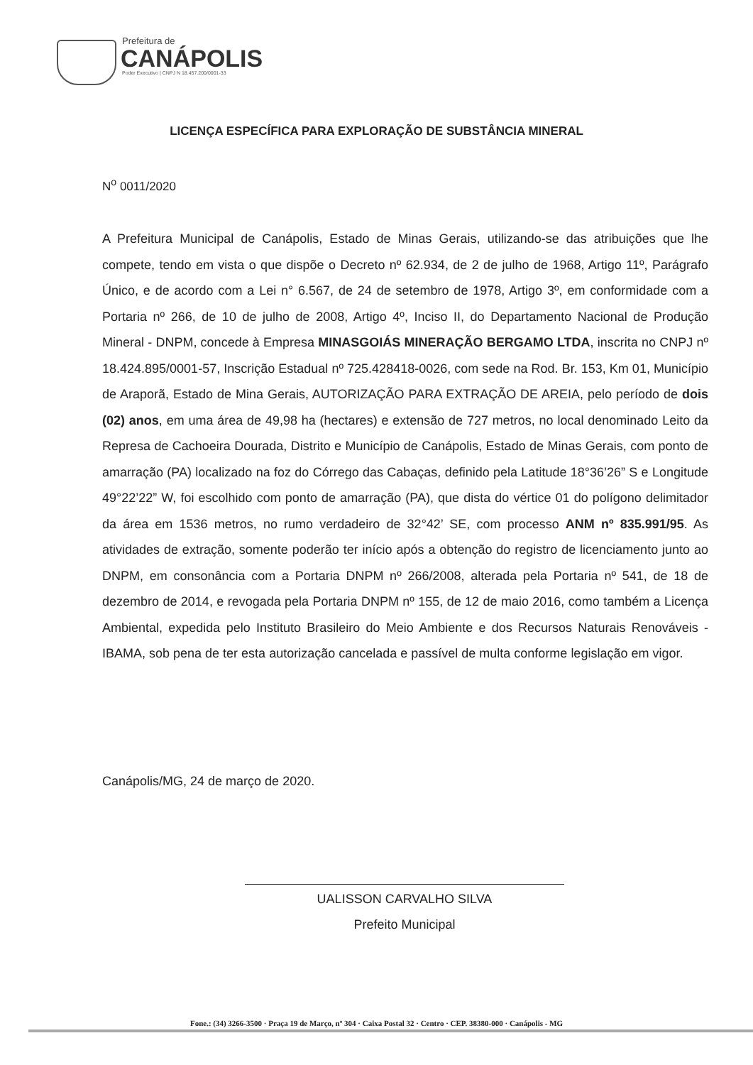Prefeitura de
CANÁPOLIS
Poder Executivo | CNPJ N 18.457.200/0001-33
LICENÇA ESPECÍFICA PARA EXPLORAÇÃO DE SUBSTÂNCIA MINERAL
N<sup>o</sup> 0011/2020
A Prefeitura Municipal de Canápolis, Estado de Minas Gerais, utilizando-se das atribuições que lhe compete, tendo em vista o que dispõe o Decreto nº 62.934, de 2 de julho de 1968, Artigo 11º, Parágrafo Único, e de acordo com a Lei n° 6.567, de 24 de setembro de 1978, Artigo 3º, em conformidade com a Portaria nº 266, de 10 de julho de 2008, Artigo 4º, Inciso II, do Departamento Nacional de Produção Mineral - DNPM, concede à Empresa MINASGOIÁS MINERAÇÃO BERGAMO LTDA, inscrita no CNPJ nº 18.424.895/0001-57, Inscrição Estadual nº 725.428418-0026, com sede na Rod. Br. 153, Km 01, Município de Araporã, Estado de Mina Gerais, AUTORIZAÇÃO PARA EXTRAÇÃO DE AREIA, pelo período de dois (02) anos, em uma área de 49,98 ha (hectares) e extensão de 727 metros, no local denominado Leito da Represa de Cachoeira Dourada, Distrito e Município de Canápolis, Estado de Minas Gerais, com ponto de amarração (PA) localizado na foz do Córrego das Cabaças, definido pela Latitude 18°36’26” S e Longitude 49°22’22” W, foi escolhido com ponto de amarração (PA), que dista do vértice 01 do polígono delimitador da área em 1536 metros, no rumo verdadeiro de 32°42’ SE, com processo ANM nº 835.991/95. As atividades de extração, somente poderão ter início após a obtenção do registro de licenciamento junto ao DNPM, em consonância com a Portaria DNPM nº 266/2008, alterada pela Portaria nº 541, de 18 de dezembro de 2014, e revogada pela Portaria DNPM nº 155, de 12 de maio 2016, como também a Licença Ambiental, expedida pelo Instituto Brasileiro do Meio Ambiente e dos Recursos Naturais Renováveis - IBAMA, sob pena de ter esta autorização cancelada e passível de multa conforme legislação em vigor.
Canápolis/MG, 24 de março de 2020.
UALISSON CARVALHO SILVA
Prefeito Municipal
Fone.: (34) 3266-3500 · Praça 19 de Março, nº 304 · Caixa Postal 32 · Centro · CEP. 38380-000 · Canápolis - MG